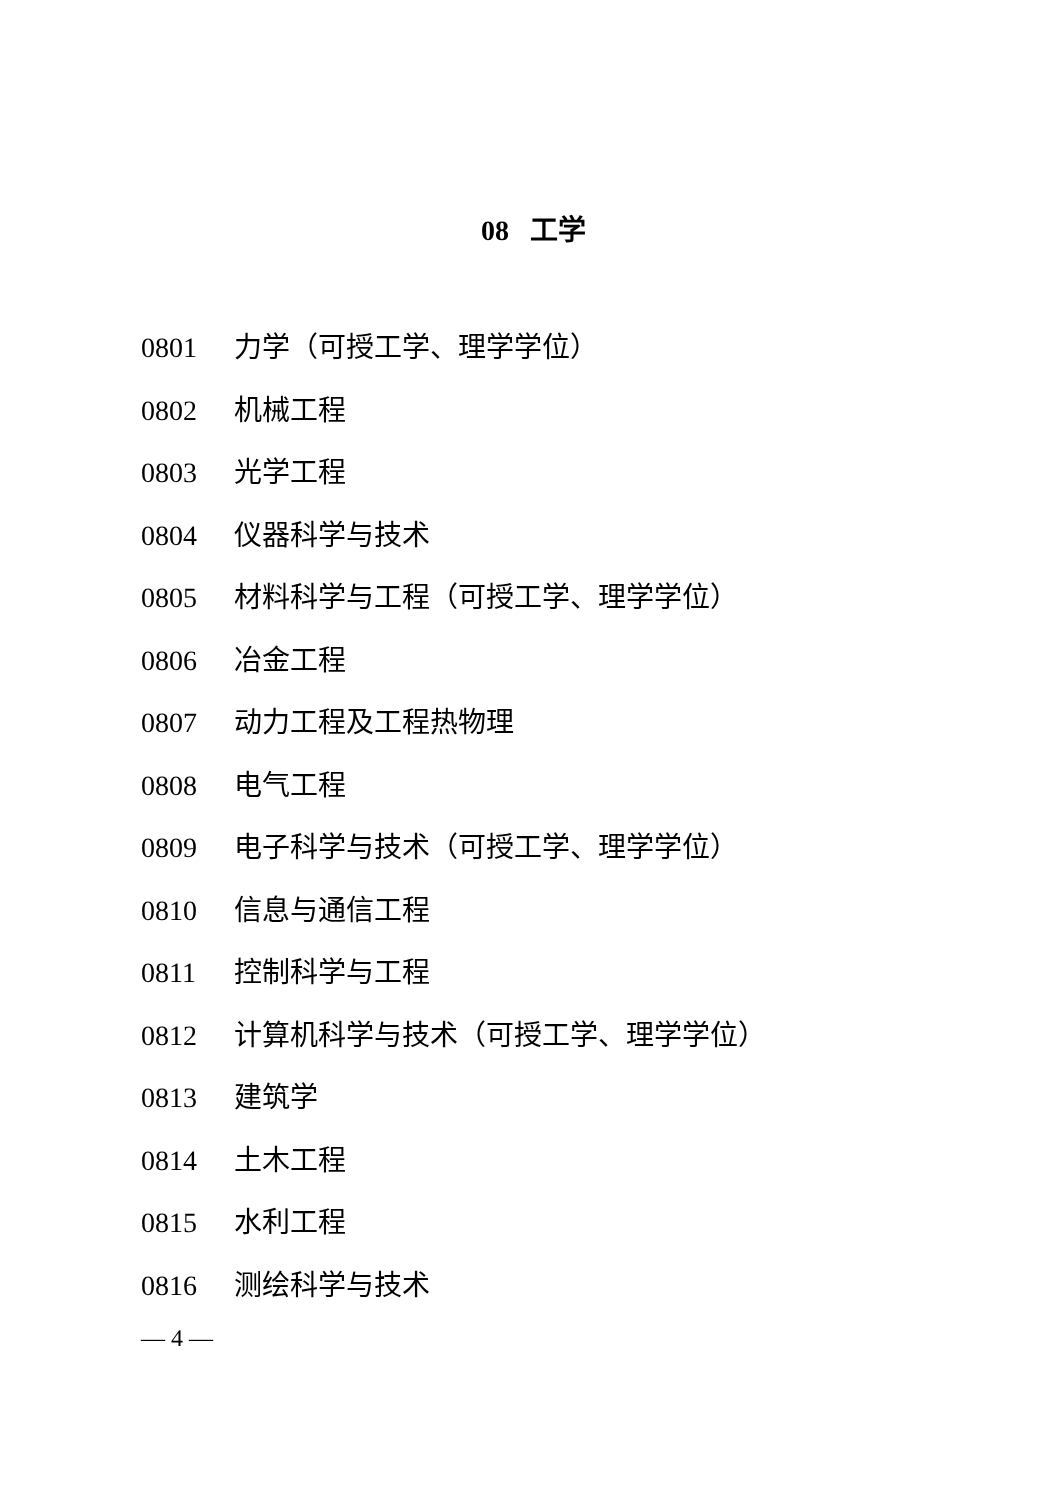08 工学
0801 力学（可授工学、理学学位）
0802 机械工程
0803 光学工程
0804 仪器科学与技术
0805 材料科学与工程（可授工学、理学学位）
0806 冶金工程
0807 动力工程及工程热物理
0808 电气工程
0809 电子科学与技术（可授工学、理学学位）
0810 信息与通信工程
0811 控制科学与工程
0812 计算机科学与技术（可授工学、理学学位）
0813 建筑学
0814 土木工程
0815 水利工程
0816 测绘科学与技术
— 4 —